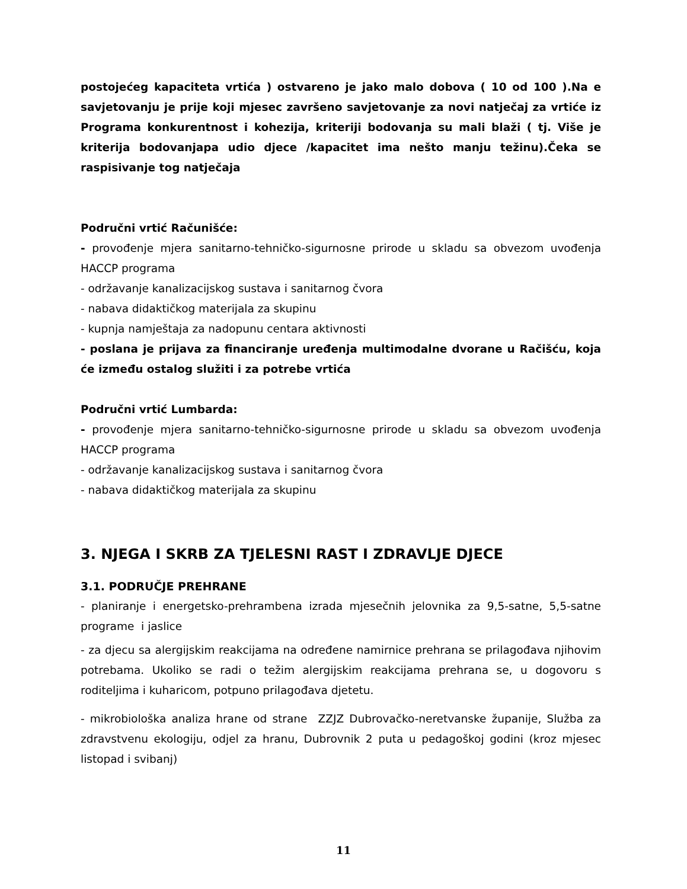postojećeg kapaciteta vrtića ) ostvareno je jako malo dobova ( 10 od 100 ).Na e savjetovanju je prije koji mjesec završeno savjetovanje za novi natječaj za vrtiće iz Programa konkurentnost i kohezija, kriteriji bodovanja su mali blaži ( tj. Više je kriterija bodovanjapa udio djece /kapacitet ima nešto manju težinu).Čeka se raspisivanje tog natječaja
Područni vrtić Računišće:
- provođenje mjera sanitarno-tehničko-sigurnosne prirode u skladu sa obvezom uvođenja HACCP programa
- održavanje kanalizacijskog sustava i sanitarnog čvora
- nabava didaktičkog materijala za skupinu
- kupnja namještaja za nadopunu centara aktivnosti
- poslana je prijava za financiranje uređenja multimodalne dvorane u Račišću, koja će između ostalog služiti i za potrebe vrtića
Područni vrtić Lumbarda:
- provođenje mjera sanitarno-tehničko-sigurnosne prirode u skladu sa obvezom uvođenja HACCP programa
- održavanje kanalizacijskog sustava i sanitarnog čvora
- nabava didaktičkog materijala za skupinu
3. NJEGA I SKRB ZA TJELESNI RAST I ZDRAVLJE DJECE
3.1. PODRUČJE PREHRANE
- planiranje i energetsko-prehrambena izrada mjesečnih jelovnika za 9,5-satne, 5,5-satne programe i jaslice
- za djecu sa alergijskim reakcijama na određene namirnice prehrana se prilagođava njihovim potrebama. Ukoliko se radi o težim alergijskim reakcijama prehrana se, u dogovoru s roditeljima i kuharicom, potpuno prilagođava djetetu.
- mikrobiološka analiza hrane od strane ZZJZ Dubrovačko-neretvanske županije, Služba za zdravstvenu ekologiju, odjel za hranu, Dubrovnik 2 puta u pedagoškoj godini (kroz mjesec listopad i svibanj)
11